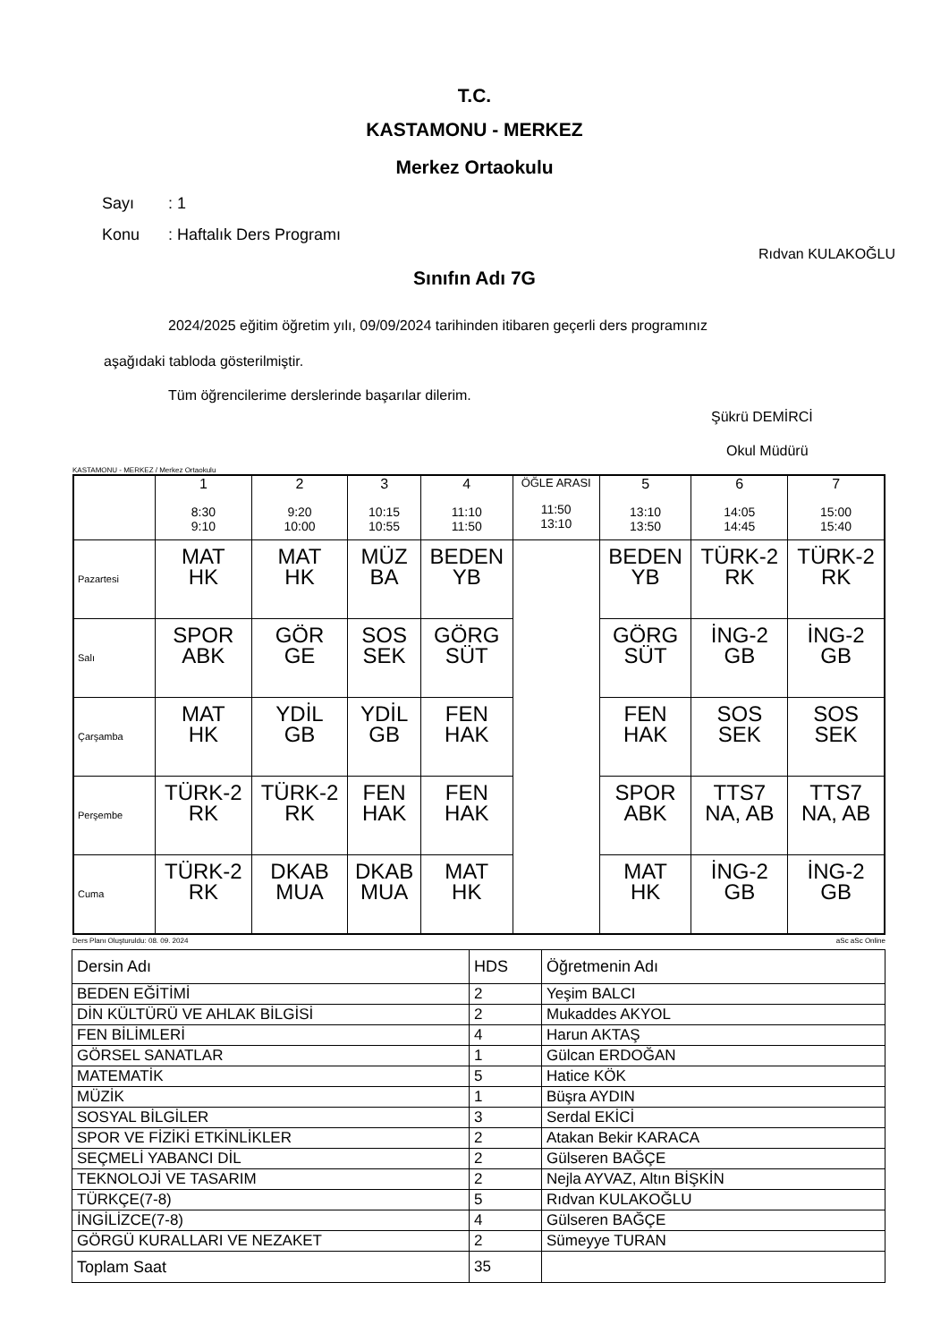T.C.
KASTAMONU - MERKEZ
Merkez Ortaokulu
Sayı: 1
Konu: Haftalık Ders Programı
Rıdvan KULAKOĞLU
Sınıfın Adı 7G
2024/2025 eğitim öğretim yılı, 09/09/2024 tarihinden itibaren geçerli ders programınız
aşağıdaki tabloda gösterilmiştir.
Tüm öğrencilerime derslerinde başarılar dilerim.
Şükrü DEMİRCİ
Okul Müdürü
KASTAMONU - MERKEZ / Merkez Ortaokulu
| | 1 8:30 9:10 | 2 9:20 10:00 | 3 10:15 10:55 | 4 11:10 11:50 | ÖĞLE ARASI 11:50 13:10 | 5 13:10 13:50 | 6 14:05 14:45 | 7 15:00 15:40 |
| --- | --- | --- | --- | --- | --- | --- | --- | --- |
| Pazartesi | MAT HK | MAT HK | MÜZ BA | BEDEN YB | | BEDEN YB | TÜRK-2 RK | TÜRK-2 RK |
| Salı | SPOR ABK | GÖR GE | SOS SEK | GÖRG SÜT | | GÖRG SÜT | İNG-2 GB | İNG-2 GB |
| Çarşamba | MAT HK | YDİL GB | YDİL GB | FEN HAK | | FEN HAK | SOS SEK | SOS SEK |
| Perşembe | TÜRK-2 RK | TÜRK-2 RK | FEN HAK | FEN HAK | | SPOR ABK | TTS7 NA, AB | TTS7 NA, AB |
| Cuma | TÜRK-2 RK | DKAB MUA | DKAB MUA | MAT HK | | MAT HK | İNG-2 GB | İNG-2 GB |
Ders Planı Oluşturuldu: 08. 09. 2024 aSc aSc Online
| Dersin Adı | HDS | Öğretmenin Adı |
| BEDEN EĞİTİMİ | 2 | Yeşim BALCI |
| DİN KÜLTÜRÜ VE AHLAK BİLGİSİ | 2 | Mukaddes AKYOL |
| FEN BİLİMLERİ | 4 | Harun AKTAŞ |
| GÖRSEL SANATLAR | 1 | Gülcan ERDOĞAN |
| MATEMATİK | 5 | Hatice KÖK |
| MÜZİK | 1 | Büşra AYDIN |
| SOSYAL BİLGİLER | 3 | Serdal EKİCİ |
| SPOR VE FİZİKİ ETKİNLİKLER | 2 | Atakan Bekir KARACA |
| SEÇMELİ YABANCI DİL | 2 | Gülseren BAĞÇE |
| TEKNOLOJİ VE TASARIM | 2 | Nejla AYVAZ, Altın BİŞKİN |
| TÜRKÇE(7-8) | 5 | Rıdvan KULAKOĞLU |
| İNGİLİZCE(7-8) | 4 | Gülseren BAĞÇE |
| GÖRGÜ KURALLARI VE NEZAKET | 2 | Sümeyye TURAN |
| Toplam Saat | 35 | |